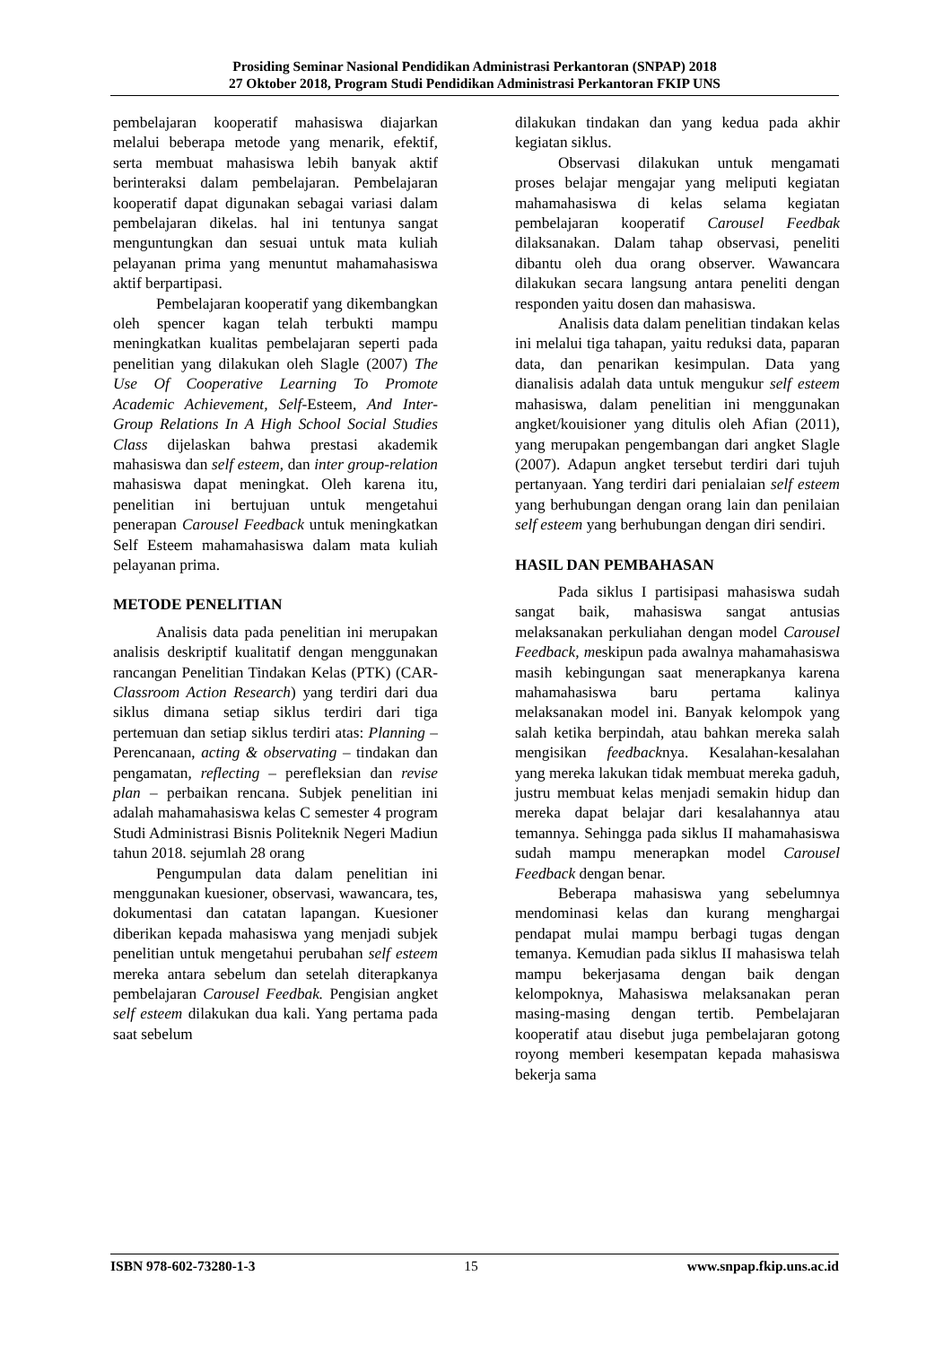Prosiding Seminar Nasional Pendidikan Administrasi Perkantoran (SNPAP) 2018
27 Oktober 2018, Program Studi Pendidikan Administrasi Perkantoran FKIP UNS
pembelajaran kooperatif mahasiswa diajarkan melalui beberapa metode yang menarik, efektif, serta membuat mahasiswa lebih banyak aktif berinteraksi dalam pembelajaran. Pembelajaran kooperatif dapat digunakan sebagai variasi dalam pembelajaran dikelas. hal ini tentunya sangat menguntungkan dan sesuai untuk mata kuliah pelayanan prima yang menuntut mahamahasiswa aktif berpartipasi.
Pembelajaran kooperatif yang dikembangkan oleh spencer kagan telah terbukti mampu meningkatkan kualitas pembelajaran seperti pada penelitian yang dilakukan oleh Slagle (2007) The Use Of Cooperative Learning To Promote Academic Achievement, Self-Esteem, And Inter-Group Relations In A High School Social Studies Class dijelaskan bahwa prestasi akademik mahasiswa dan self esteem, dan inter group-relation mahasiswa dapat meningkat. Oleh karena itu, penelitian ini bertujuan untuk mengetahui penerapan Carousel Feedback untuk meningkatkan Self Esteem mahamahasiswa dalam mata kuliah pelayanan prima.
METODE PENELITIAN
Analisis data pada penelitian ini merupakan analisis deskriptif kualitatif dengan menggunakan rancangan Penelitian Tindakan Kelas (PTK) (CAR-Classroom Action Research) yang terdiri dari dua siklus dimana setiap siklus terdiri dari tiga pertemuan dan setiap siklus terdiri atas: Planning – Perencanaan, acting & observating – tindakan dan pengamatan, reflecting – perefleksian dan revise plan – perbaikan rencana. Subjek penelitian ini adalah mahamahasiswa kelas C semester 4 program Studi Administrasi Bisnis Politeknik Negeri Madiun tahun 2018. sejumlah 28 orang
Pengumpulan data dalam penelitian ini menggunakan kuesioner, observasi, wawancara, tes, dokumentasi dan catatan lapangan. Kuesioner diberikan kepada mahasiswa yang menjadi subjek penelitian untuk mengetahui perubahan self esteem mereka antara sebelum dan setelah diterapkanya pembelajaran Carousel Feedbak. Pengisian angket self esteem dilakukan dua kali. Yang pertama pada saat sebelum
dilakukan tindakan dan yang kedua pada akhir kegiatan siklus.
Observasi dilakukan untuk mengamati proses belajar mengajar yang meliputi kegiatan mahamahasiswa di kelas selama kegiatan pembelajaran kooperatif Carousel Feedbak dilaksanakan. Dalam tahap observasi, peneliti dibantu oleh dua orang observer. Wawancara dilakukan secara langsung antara peneliti dengan responden yaitu dosen dan mahasiswa.
Analisis data dalam penelitian tindakan kelas ini melalui tiga tahapan, yaitu reduksi data, paparan data, dan penarikan kesimpulan. Data yang dianalisis adalah data untuk mengukur self esteem mahasiswa, dalam penelitian ini menggunakan angket/kouisioner yang ditulis oleh Afian (2011), yang merupakan pengembangan dari angket Slagle (2007). Adapun angket tersebut terdiri dari tujuh pertanyaan. Yang terdiri dari penialaian self esteem yang berhubungan dengan orang lain dan penilaian self esteem yang berhubungan dengan diri sendiri.
HASIL DAN PEMBAHASAN
Pada siklus I partisipasi mahasiswa sudah sangat baik, mahasiswa sangat antusias melaksanakan perkuliahan dengan model Carousel Feedback, meskipun pada awalnya mahamahasiswa masih kebingungan saat menerapkanya karena mahamahasiswa baru pertama kalinya melaksanakan model ini. Banyak kelompok yang salah ketika berpindah, atau bahkan mereka salah mengisikan feedbacknya. Kesalahan-kesalahan yang mereka lakukan tidak membuat mereka gaduh, justru membuat kelas menjadi semakin hidup dan mereka dapat belajar dari kesalahannya atau temannya. Sehingga pada siklus II mahamahasiswa sudah mampu menerapkan model Carousel Feedback dengan benar.
Beberapa mahasiswa yang sebelumnya mendominasi kelas dan kurang menghargai pendapat mulai mampu berbagi tugas dengan temanya. Kemudian pada siklus II mahasiswa telah mampu bekerjasama dengan baik dengan kelompoknya, Mahasiswa melaksanakan peran masing-masing dengan tertib. Pembelajaran kooperatif atau disebut juga pembelajaran gotong royong memberi kesempatan kepada mahasiswa bekerja sama
ISBN 978-602-73280-1-3 15 www.snpap.fkip.uns.ac.id